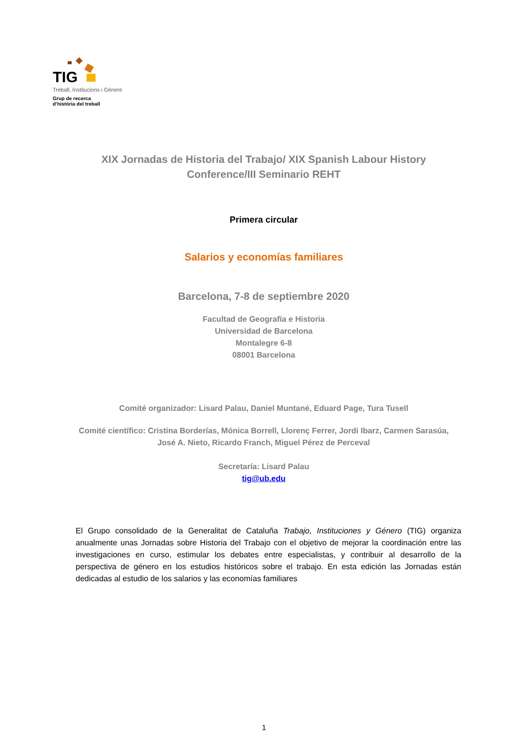TIG
Treball, Institucions i Gènere
Grup de recerca
d’història del treball
XIX Jornadas de Historia del Trabajo/ XIX Spanish Labour History Conference/III Seminario REHT
Primera circular
Salarios y economías familiares
Barcelona, 7-8 de septiembre 2020
Facultad de Geografía e Historia
Universidad de Barcelona
Montalegre 6-8
08001 Barcelona
Comité organizador: Lisard Palau, Daniel Muntané, Eduard Page, Tura Tusell
Comité científico: Cristina Borderías, Mónica Borrell, Llorenç Ferrer, Jordi Ibarz, Carmen Sarasúa, José A. Nieto, Ricardo Franch, Miguel Pérez de Perceval
Secretaría: Lisard Palau
tig@ub.edu
El Grupo consolidado de la Generalitat de Cataluña Trabajo, Instituciones y Género (TIG) organiza anualmente unas Jornadas sobre Historia del Trabajo con el objetivo de mejorar la coordinación entre las investigaciones en curso, estimular los debates entre especialistas, y contribuir al desarrollo de la perspectiva de género en los estudios históricos sobre el trabajo. En esta edición las Jornadas están dedicadas al estudio de los salarios y las economías familiares
1